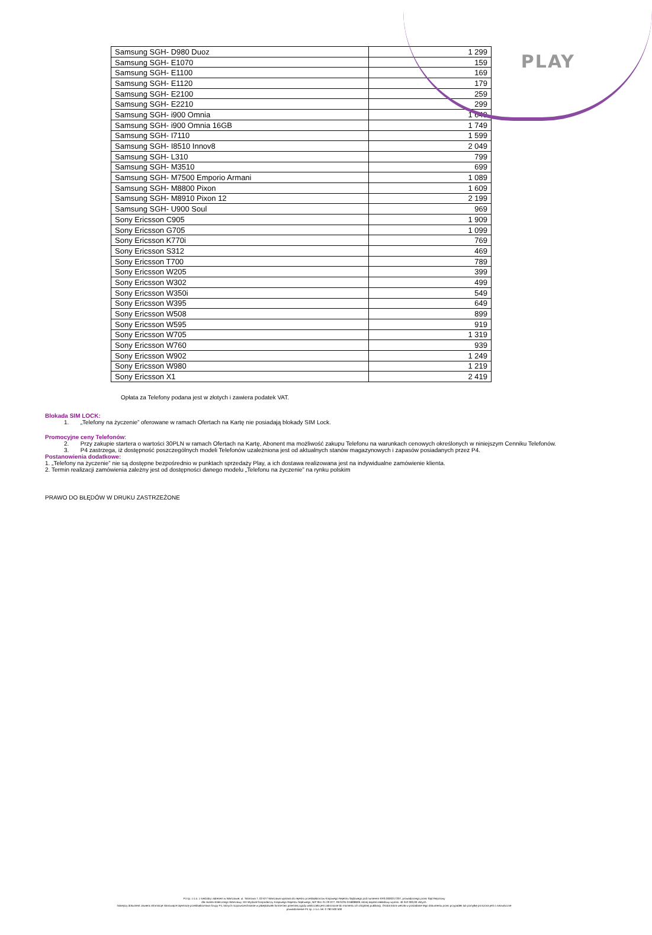PLAY
| Samsung SGH- D980 Duoz | 1 299 |
| Samsung SGH- E1070 | 159 |
| Samsung SGH- E1100 | 169 |
| Samsung SGH- E1120 | 179 |
| Samsung SGH- E2100 | 259 |
| Samsung SGH- E2210 | 299 |
| Samsung SGH- i900 Omnia | 1 649 |
| Samsung SGH- i900 Omnia 16GB | 1 749 |
| Samsung SGH- I7110 | 1 599 |
| Samsung SGH- I8510 Innov8 | 2 049 |
| Samsung SGH- L310 | 799 |
| Samsung SGH- M3510 | 699 |
| Samsung SGH- M7500 Emporio Armani | 1 089 |
| Samsung SGH- M8800 Pixon | 1 609 |
| Samsung SGH- M8910 Pixon 12 | 2 199 |
| Samsung SGH- U900 Soul | 969 |
| Sony Ericsson C905 | 1 909 |
| Sony Ericsson G705 | 1 099 |
| Sony Ericsson K770i | 769 |
| Sony Ericsson S312 | 469 |
| Sony Ericsson T700 | 789 |
| Sony Ericsson W205 | 399 |
| Sony Ericsson W302 | 499 |
| Sony Ericsson W350i | 549 |
| Sony Ericsson W395 | 649 |
| Sony Ericsson W508 | 899 |
| Sony Ericsson W595 | 919 |
| Sony Ericsson W705 | 1 319 |
| Sony Ericsson W760 | 939 |
| Sony Ericsson W902 | 1 249 |
| Sony Ericsson W980 | 1 219 |
| Sony Ericsson X1 | 2 419 |
Opłata za Telefony podana jest w złotych i zawiera podatek VAT.
Blokada SIM LOCK:
1. „Telefony na życzenie” oferowane w ramach Ofertach na Kartę nie posiadają blokady SIM Lock.
Promocyjne ceny Telefonów:
2. Przy zakupie startera o wartości 30PLN w ramach Ofertach na Kartę, Abonent ma możliwość zakupu Telefonu na warunkach cenowych określonych w niniejszym Cenniku Telefonów.
3. P4 zastrzega, iż dostępność poszczególnych modeli Telefonów uzależniona jest od aktualnych stanów magazynowych i zapasów posiadanych przez P4.
Postanowienia dodatkowe:
1. „Telefony na życzenie” nie są dostępne bezpośrednio w punktach sprzedaży Play, a ich dostawa realizowana jest na indywidualne zamówienie klienta.
2. Termin realizacji zamówienia zależny jest od dostępności danego modelu „Telefonu na życzenie” na rynku polskim
PRAWO DO BŁĘDÓW W DRUKU ZASTRZEŻONE
P4 sp. z o.o. z siedzibą i adresem w Warszawie, ul. Taśmowa 7, 02-677 Warszawa wpisana do rejestru przedsiębiorców Krajowego Rejestru Sądowego pod numerem KRS 0000217207, prowadzonego przez Sąd Rejonowy
dla miasta stołecznego Warszawy, XIII Wydział Gospodarczy Krajowego Rejestru Sądowego, NIP 951-21-20-077, REGON 015808609, której kapitał zakładowy wynosi: 46 342 000,00 złotych.
Niniejszy dokument zawiera informacje stanowiące tajemnicę przedsiębiorstwa Grupy P4, których rozpowszechnianie w jakiejkolwiek formie bez pisemnej zgody właściciela jest zabronione do momentu ich oficjalnej publikacji. Osoba która weszła w posiadanie tego dokumentu przez przypadek lub pomyłkę proszona jest o niezwłoczne
powiadomienie P4 sp. z o.o. tel. 0 790 500 500